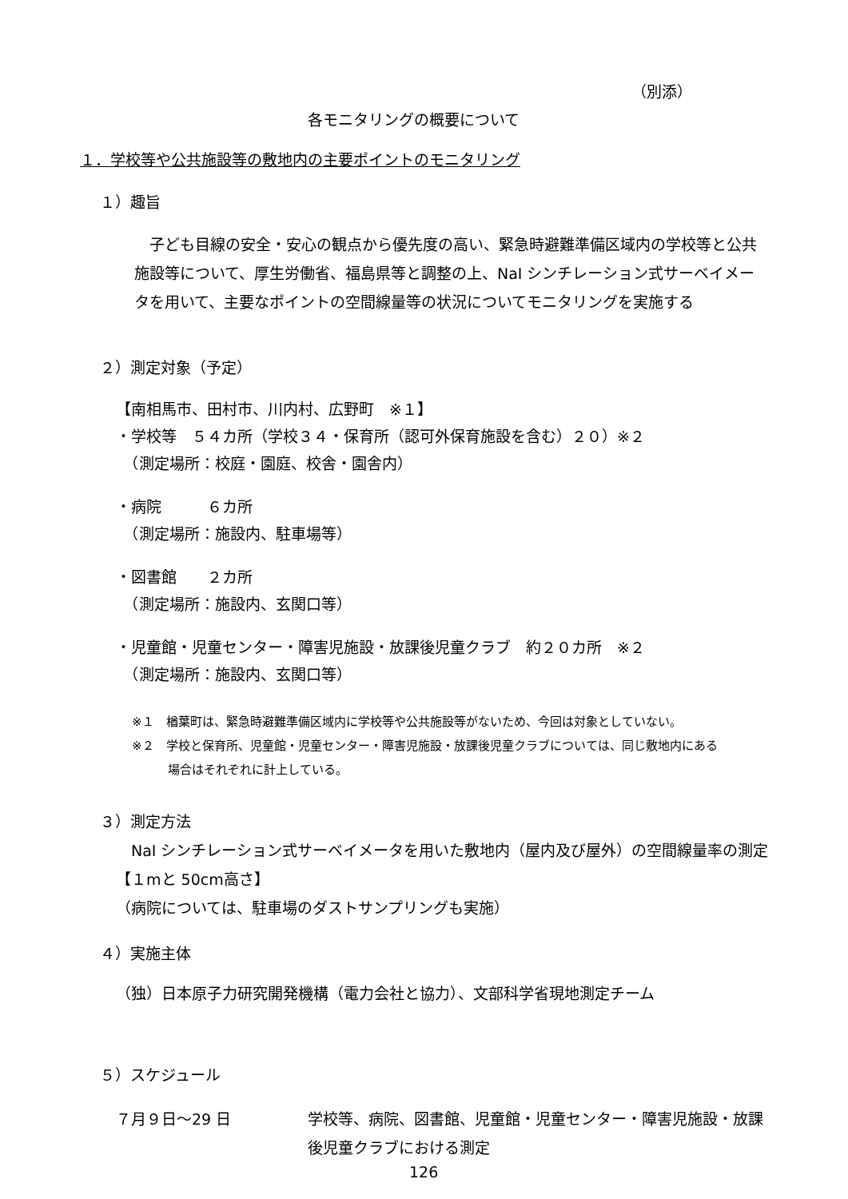（別添）
各モニタリングの概要について
１．学校等や公共施設等の敷地内の主要ポイントのモニタリング
１）趣旨
　子ども目線の安全・安心の観点から優先度の高い、緊急時避難準備区域内の学校等と公共施設等について、厚生労働省、福島県等と調整の上、NaI シンチレーション式サーベイメータを用いて、主要なポイントの空間線量等の状況についてモニタリングを実施する
２）測定対象（予定）
【南相馬市、田村市、川内村、広野町　※１】
・学校等　５４カ所（学校３４・保育所（認可外保育施設を含む）２０）※２
　（測定場所：校庭・園庭、校舎・園舎内）
・病院　　　６カ所
　（測定場所：施設内、駐車場等）
・図書館　　２カ所
　（測定場所：施設内、玄関口等）
・児童館・児童センター・障害児施設・放課後児童クラブ　約２０カ所　※２
　（測定場所：施設内、玄関口等）
※１　楢葉町は、緊急時避難準備区域内に学校等や公共施設等がないため、今回は対象としていない。
※２　学校と保育所、児童館・児童センター・障害児施設・放課後児童クラブについては、同じ敷地内にある
　　　場合はそれぞれに計上している。
３）測定方法
　NaI シンチレーション式サーベイメータを用いた敷地内（屋内及び屋外）の空間線量率の測定【１mと 50cm高さ】
（病院については、駐車場のダストサンプリングも実施）
４）実施主体
（独）日本原子力研究開発機構（電力会社と協力）、文部科学省現地測定チーム
５）スケジュール
７月９日～29 日 学校等、病院、図書館、児童館・児童センター・障害児施設・放課後児童クラブにおける測定
126